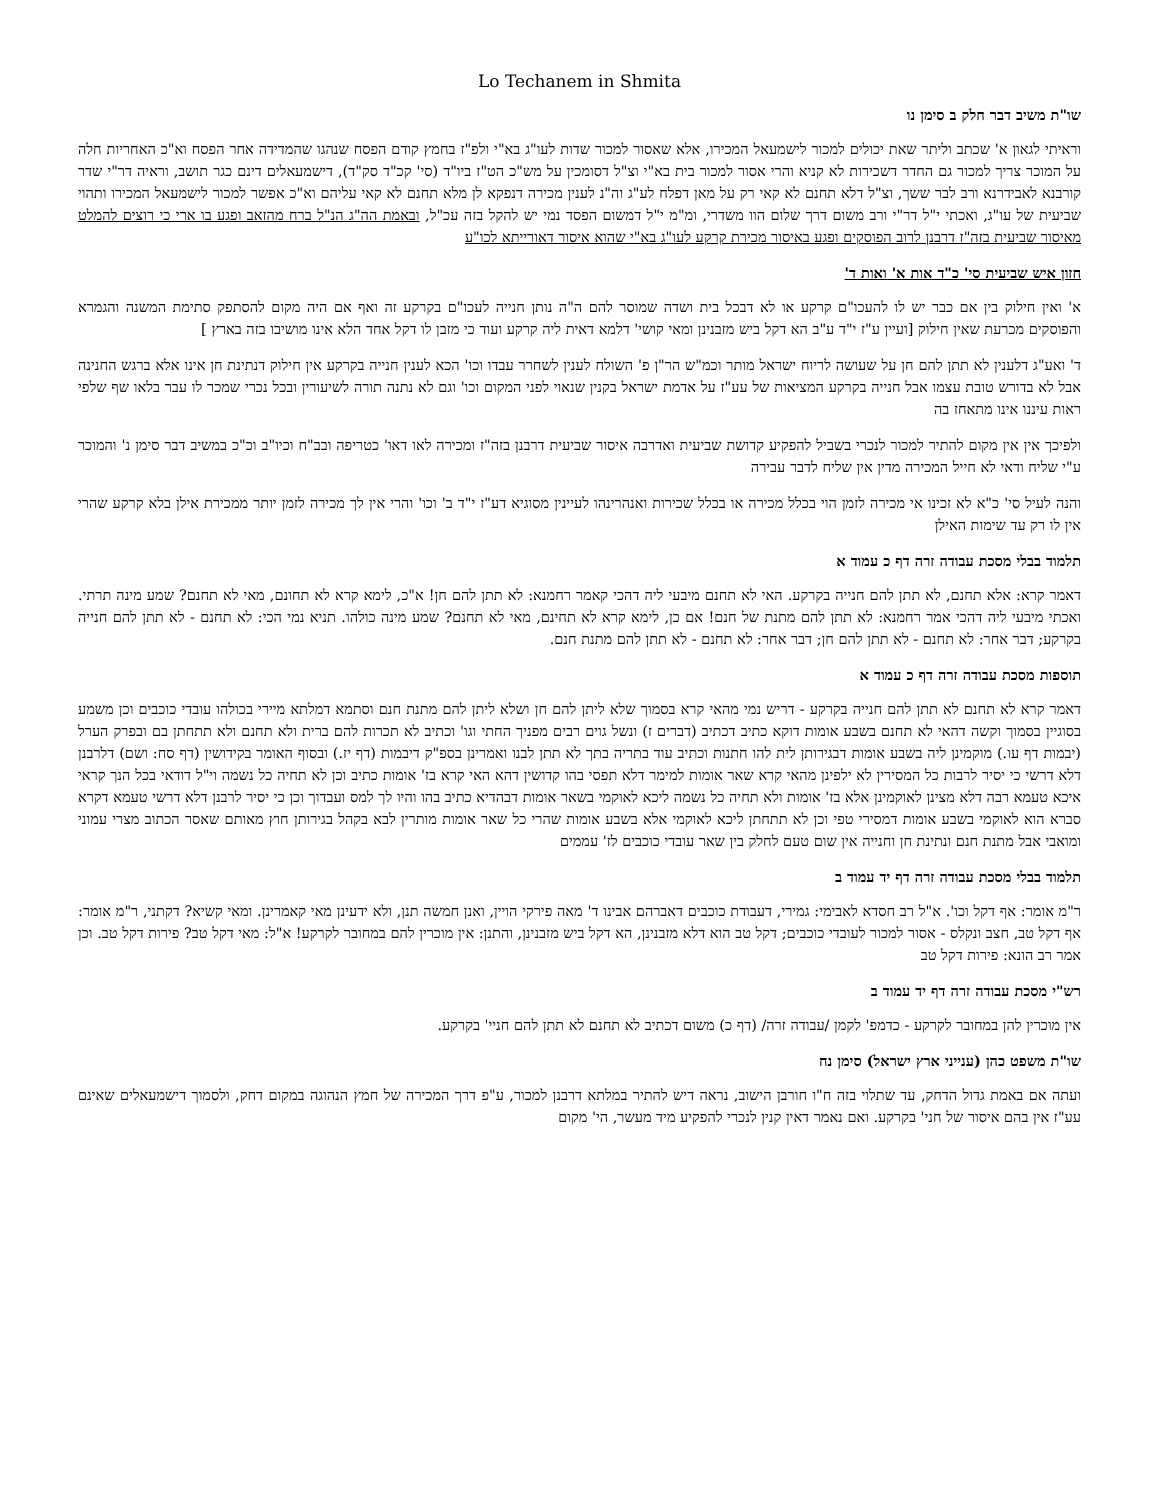Lo Techanem in Shmita
שו"ת משיב דבר חלק ב סימן נו
וראיתי לגאון א' שכתב וליתר שאת יכולים למכור לישמעאל המכירו, אלא שאסור למכור שדות לעו"ג בא"י ולפ"ז בחמץ קודם הפסח שנהגו שהמדידה אחר הפסח וא"כ האחריות חלה על המוכר צריך למכור גם החדר דשכירות לא קניא והרי אסור למכור בית בא"י וצ"ל דסומכין על מש"כ הט"ז ביו"ד (סי' קכ"ד סק"ד), דישמעאלים דינם כגר תושב, וראיה דר"י שדר קורבנא לאבידרנא ורב לבר ששך, וצ"ל דלא תחנם לא קאי רק על מאן דפלח לע"ג וה"נ לענין מכירה דנפקא לן מלא תחנם לא קאי עליהם וא"כ אפשר למכור לישמעאל המכירו ותהוי שביעית של עו"ג, ואכתי י"ל דר"י ורב משום דרך שלום הוו משדרי, ומ"מ י"ל דמשום הפסד נמי יש להקל בזה עכ"ל, ובאמת הה"ג הנ"ל ברח מהזאב ופגע בו ארי כי רוצים להמלט מאיסור שביעית בזה"ז דרבנן לרוב הפוסקים ופגע באיסור מכירת קרקע לעו"ג בא"י שהוא איסור דאורייתא לכו"ע
חזון איש שביעית סי' כ"ד אות א' ואות ד'
א' ואין חילוק בין אם כבר יש לו להעכו"ם קרקע או לא דבכל בית ושדה שמוסר להם ה"ה נותן חנייה לעכו"ם בקרקע זה ואף אם היה מקום להסתפק סתימת המשנה והגמרא והפוסקים מכרעת שאין חילוק [ועיין ע"ז י"ד ע"ב הא דקל ביש מזבנינן ומאי קושי' דלמא דאית ליה קרקע ועוד כי מזבן לו דקל אחד הלא אינו מושיבו בזה בארץ ]
ד' ואע"ג דלענין לא תתן להם חן על שעושה לריוח ישראל מותר וכמ"ש הר"ן פ' השולח לענין לשחרר עבדו וכו' הכא לענין חנייה בקרקע אין חילוק דנתינת חן אינו אלא ברגש החנינה אבל לא בדורש טובת עצמו אבל חנייה בקרקע המציאות של עע"ז על אדמת ישראל בקנין שנאוי לפני המקום וכו' וגם לא נתנה תורה לשיעורין ובכל נכרי שמכר לו עבר בלאו שף שלפי ראות עיננו אינו מתאחז בה
ולפיכך אין אין מקום להתיר למכור לנכרי בשביל להפקיע קדושת שביעית ואדרבה איסור שביעית דרבנן בזה"ז ומכירה לאו דאו' כטריפה ובב"ח וכיו"ב וכ"כ במשיב דבר סימן נ' והמוכר ע"י שליח ודאי לא חייל המכירה מדין אין שליח לדבר עבירה
והנה לעיל סי' כ"א לא זכינו אי מכירה לזמן הוי בכלל מכירה או בכלל שכירות ואנהרינהו לעיינין מסוגיא דע"ז י"ד ב' וכו' והרי אין לך מכירה לזמן יותר ממכירת אילן בלא קרקע שהרי אין לו רק עד שימות האילן
תלמוד בבלי מסכת עבודה זרה דף כ עמוד א
דאמר קרא: אלא תחנם, לא תתן להם חנייה בקרקע. האי לא תחנם מיבעי ליה דהכי קאמר רחמנא: לא תתן להם חן! א"כ, לימא קרא לא תחונם, מאי לא תחנם? שמע מינה תרתי. ואכתי מיבעי ליה דהכי אמר רחמנא: לא תתן להם מתנת של חנם! אם כן, לימא קרא לא תחינם, מאי לא תחנם? שמע מינה כולהו. תניא נמי הכי: לא תחנם - לא תתן להם חנייה בקרקע; דבר אחר: לא תחנם - לא תתן להם חן; דבר אחר: לא תחנם - לא תתן להם מתנת חנם.
תוספות מסכת עבודה זרה דף כ עמוד א
דאמר קרא לא תחנם לא תתן להם חנייה בקרקע - דריש נמי מהאי קרא בסמוך שלא ליתן להם חן ושלא ליתן להם מתנת חנם וסתמא דמלתא מיירי בכולהו עובדי כוכבים וכן משמע בסוגיין בסמוך וקשה דהאי לא תחנם בשבע אומות דוקא כתיב דכתיב (דברים ז) ונשל גוים רבים מפניך החתי וגו' וכתיב לא תכרות להם ברית ולא תחנם ולא תתחתן בם ובפרק הערל (יבמות דף עו.) מוקמינן ליה בשבע אומות דבגירותן לית להו חתנות וכתיב עוד בתריה בתך לא תתן לבנו ואמרינן בספ"ק דיבמות (דף יז.) ובסוף האומר בקידושין (דף סח: ושם) דלרבנן דלא דרשי כי יסיר לרבות כל המסירין לא ילפינן מהאי קרא שאר אומות למימר דלא תפסי בהו קדושין דהא האי קרא בז' אומות כתיב וכן לא תחיה כל נשמה וי"ל דודאי בכל הנך קראי איכא טעמא רבה דלא מצינן לאוקמינן אלא בז' אומות ולא תחיה כל נשמה ליכא לאוקמי בשאר אומות דבהדיא כתיב בהו והיו לך למס ועבדוך וכן כי יסיר לרבנן דלא דרשי טעמא דקרא סברא הוא לאוקמי בשבע אומות דמסירי טפי וכן לא תתחתן ליכא לאוקמי אלא בשבע אומות שהרי כל שאר אומות מותרין לבא בקהל בגירותן חוץ מאותם שאסר הכתוב מצרי עמוני ומואבי אבל מתנת חנם ונתינת חן וחנייה אין שום טעם לחלק בין שאר עובדי כוכבים לז' עממים
תלמוד בבלי מסכת עבודה זרה דף יד עמוד ב
ר"מ אומר: אף דקל וכו'. א"ל רב חסדא לאבימי: גמירי, דעבודת כוכבים דאברהם אבינו ד' מאה פירקי הויין, ואנן חמשה תנן, ולא ידעינן מאי קאמרינן. ומאי קשיא? דקתני, ר"מ אומר: אף דקל טב, חצב ונקלס - אסור למכור לעובדי כוכבים; דקל טב הוא דלא מזבנינן, הא דקל ביש מזבנינן, והתנן: אין מוכרין להם במחובר לקרקע! א"ל: מאי דקל טב? פירות דקל טב. וכן אמר רב הונא: פירות דקל טב
רש"י מסכת עבודה זרה דף יד עמוד ב
אין מוכרין להן במחובר לקרקע - כדמפ' לקמן /עבודה זרה/ (דף כ) משום דכתיב לא תחנם לא תתן להם חניי' בקרקע.
שו"ת משפט כהן (ענייני ארץ ישראל) סימן נח
ועתה אם באמת גדול הדחק, עד שתלוי בזה ח"ו חורבן הישוב, נראה דיש להתיר במלתא דרבנן למכור, ע"פ דרך המכירה של חמץ הנהוגה במקום דחק, ולסמוך דישמעאלים שאינם עע"ז אין בהם איסור של חני' בקרקע. ואם נאמר דאין קנין לנכרי להפקיע מיד מעשר, הי' מקום